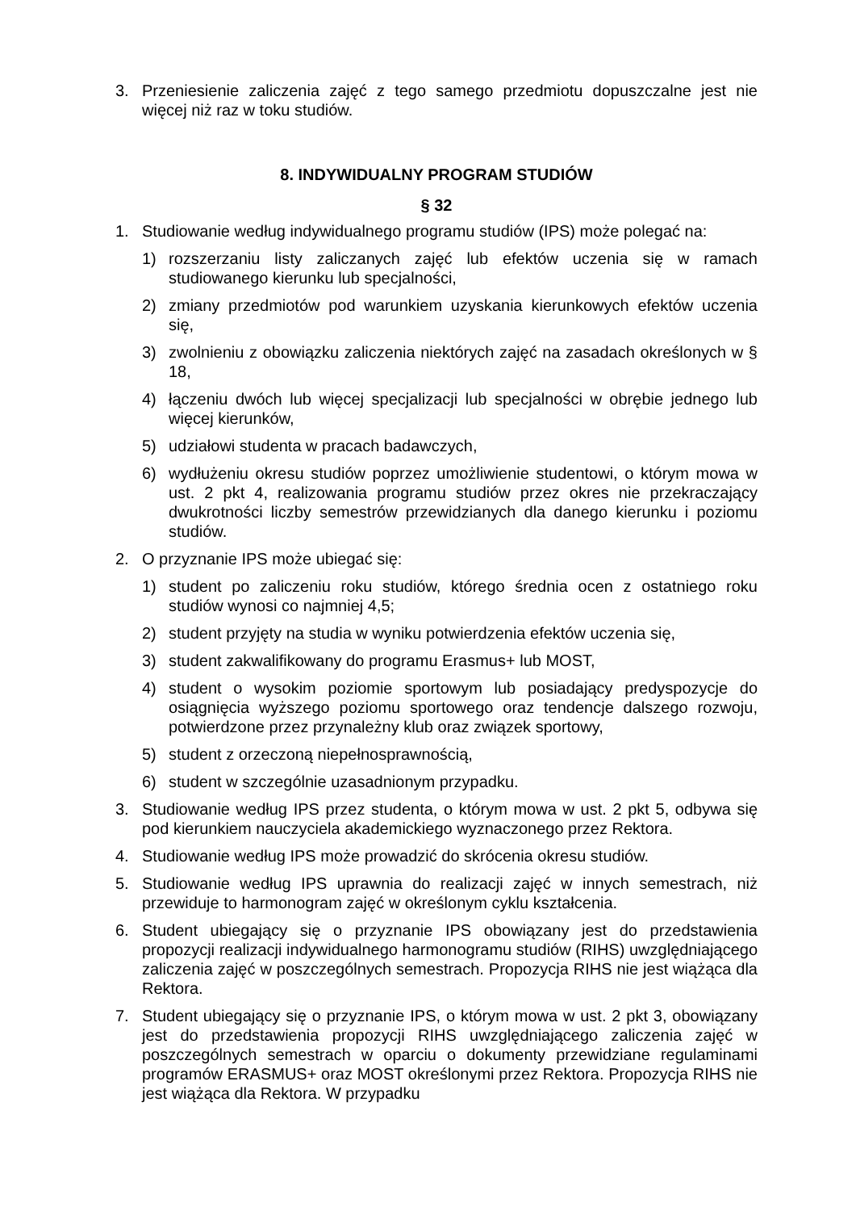3. Przeniesienie zaliczenia zajęć z tego samego przedmiotu dopuszczalne jest nie więcej niż raz w toku studiów.
8. INDYWIDUALNY PROGRAM STUDIÓW
§ 32
1. Studiowanie według indywidualnego programu studiów (IPS) może polegać na:
1) rozszerzaniu listy zaliczanych zajęć lub efektów uczenia się w ramach studiowanego kierunku lub specjalności,
2) zmiany przedmiotów pod warunkiem uzyskania kierunkowych efektów uczenia się,
3) zwolnieniu z obowiązku zaliczenia niektórych zajęć na zasadach określonych w § 18,
4) łączeniu dwóch lub więcej specjalizacji lub specjalności w obrębie jednego lub więcej kierunków,
5) udziałowi studenta w pracach badawczych,
6) wydłużeniu okresu studiów poprzez umożliwienie studentowi, o którym mowa w ust. 2 pkt 4, realizowania programu studiów przez okres nie przekraczający dwukrotności liczby semestrów przewidzianych dla danego kierunku i poziomu studiów.
2. O przyznanie IPS może ubiegać się:
1) student po zaliczeniu roku studiów, którego średnia ocen z ostatniego roku studiów wynosi co najmniej 4,5;
2) student przyjęty na studia w wyniku potwierdzenia efektów uczenia się,
3) student zakwalifikowany do programu Erasmus+ lub MOST,
4) student o wysokim poziomie sportowym lub posiadający predyspozycje do osiągnięcia wyższego poziomu sportowego oraz tendencje dalszego rozwoju, potwierdzone przez przynależny klub oraz związek sportowy,
5) student z orzeczoną niepełnosprawnością,
6) student w szczególnie uzasadnionym przypadku.
3. Studiowanie według IPS przez studenta, o którym mowa w ust. 2 pkt 5, odbywa się pod kierunkiem nauczyciela akademickiego wyznaczonego przez Rektora.
4. Studiowanie według IPS może prowadzić do skrócenia okresu studiów.
5. Studiowanie według IPS uprawnia do realizacji zajęć w innych semestrach, niż przewiduje to harmonogram zajęć w określonym cyklu kształcenia.
6. Student ubiegający się o przyznanie IPS obowiązany jest do przedstawienia propozycji realizacji indywidualnego harmonogramu studiów (RIHS) uwzględniającego zaliczenia zajęć w poszczególnych semestrach. Propozycja RIHS nie jest wiążąca dla Rektora.
7. Student ubiegający się o przyznanie IPS, o którym mowa w ust. 2 pkt 3, obowiązany jest do przedstawienia propozycji RIHS uwzględniającego zaliczenia zajęć w poszczególnych semestrach w oparciu o dokumenty przewidziane regulaminami programów ERASMUS+ oraz MOST określonymi przez Rektora. Propozycja RIHS nie jest wiążąca dla Rektora. W przypadku